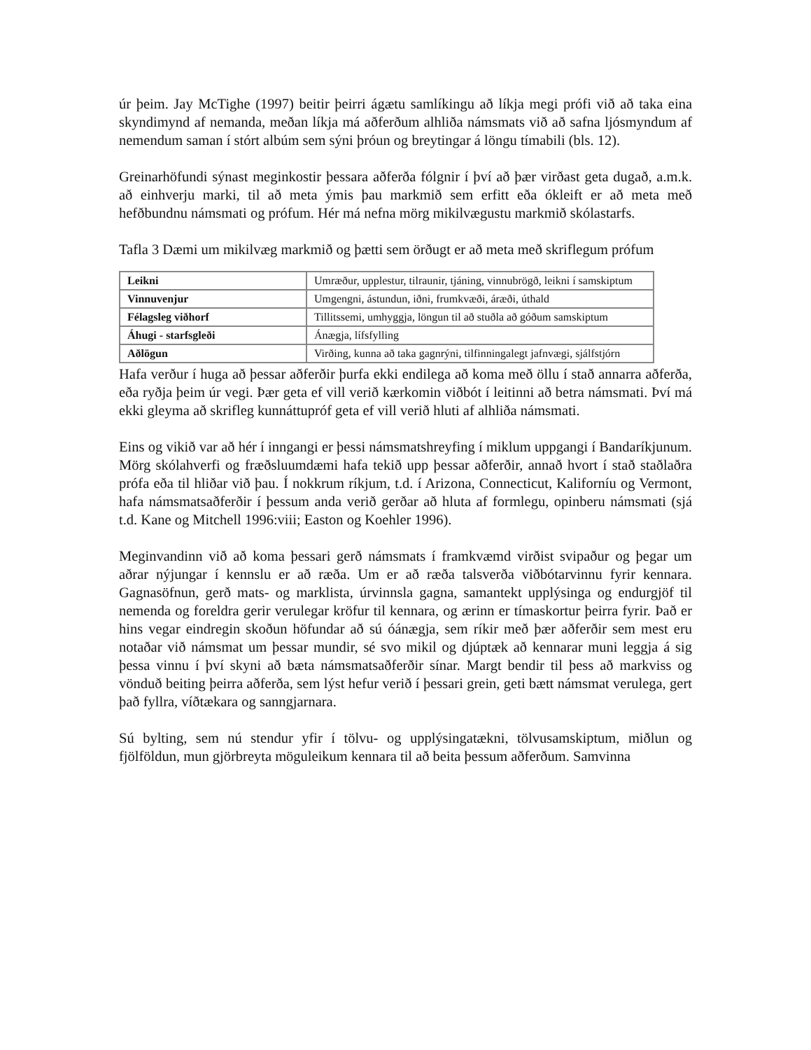úr þeim. Jay McTighe (1997) beitir þeirri ágætu samlíkingu að líkja megi prófi við að taka eina skyndimynd af nemanda, meðan líkja má aðferðum alhliða námsmats við að safna ljósmyndum af nemendum saman í stórt albúm sem sýni þróun og breytingar á löngu tímabili (bls. 12).
Greinarhöfundi sýnast meginkostir þessara aðferða fólgnir í því að þær virðast geta dugað, a.m.k. að einhverju marki, til að meta ýmis þau markmið sem erfitt eða ókleift er að meta með hefðbundnu námsmati og prófum. Hér má nefna mörg mikilvægustu markmið skólastarfs.
Tafla 3 Dæmi um mikilvæg markmið og þætti sem örðugt er að meta með skriflegum prófum
| Leikni | Umræður, upplestur, tilraunir, tjáning, vinnubrögð, leikni í samskiptum |
| Vinnuvenjur | Umgengni, ástundun, iðni, frumkvæði, áræði, úthald |
| Félagsleg viðhorf | Tillitssemi, umhyggja, löngun til að stuðla að góðum samskiptum |
| Áhugi - starfsgleði | Ánægja, lífsfylling |
| Aðlögun | Virðing, kunna að taka gagnrýni, tilfinningalegt jafnvægi, sjálfstjórn |
Hafa verður í huga að þessar aðferðir þurfa ekki endilega að koma með öllu í stað annarra aðferða, eða ryðja þeim úr vegi. Þær geta ef vill verið kærkomin viðbót í leitinni að betra námsmati. Því má ekki gleyma að skrifleg kunnáttupróf geta ef vill verið hluti af alhliða námsmati.
Eins og vikið var að hér í inngangi er þessi námsmatshreyfing í miklum uppgangi í Bandaríkjunum. Mörg skólahverfi og fræðsluumdæmi hafa tekið upp þessar aðferðir, annað hvort í stað staðlaðra prófa eða til hliðar við þau. Í nokkrum ríkjum, t.d. í Arizona, Connecticut, Kaliforníu og Vermont, hafa námsmatsaðferðir í þessum anda verið gerðar að hluta af formlegu, opinberu námsmati (sjá t.d. Kane og Mitchell 1996:viii; Easton og Koehler 1996).
Meginvandinn við að koma þessari gerð námsmats í framkvæmd virðist svipaður og þegar um aðrar nýjungar í kennslu er að ræða. Um er að ræða talsverða viðbótarvinnu fyrir kennara. Gagnasöfnun, gerð mats- og marklista, úrvinnsla gagna, samantekt upplýsinga og endurgjöf til nemenda og foreldra gerir verulegar kröfur til kennara, og ærinn er tímaskortur þeirra fyrir. Það er hins vegar eindregin skoðun höfundar að sú óánægja, sem ríkir með þær aðferðir sem mest eru notaðar við námsmat um þessar mundir, sé svo mikil og djúptæk að kennarar muni leggja á sig þessa vinnu í því skyni að bæta námsmatsaðferðir sínar. Margt bendir til þess að markviss og vönduð beiting þeirra aðferða, sem lýst hefur verið í þessari grein, geti bætt námsmat verulega, gert það fyllra, víðtækara og sanngjarnara.
Sú bylting, sem nú stendur yfir í tölvu- og upplýsingatækni, tölvusamskiptum, miðlun og fjölföldun, mun gjörbreyta möguleikum kennara til að beita þessum aðferðum. Samvinna